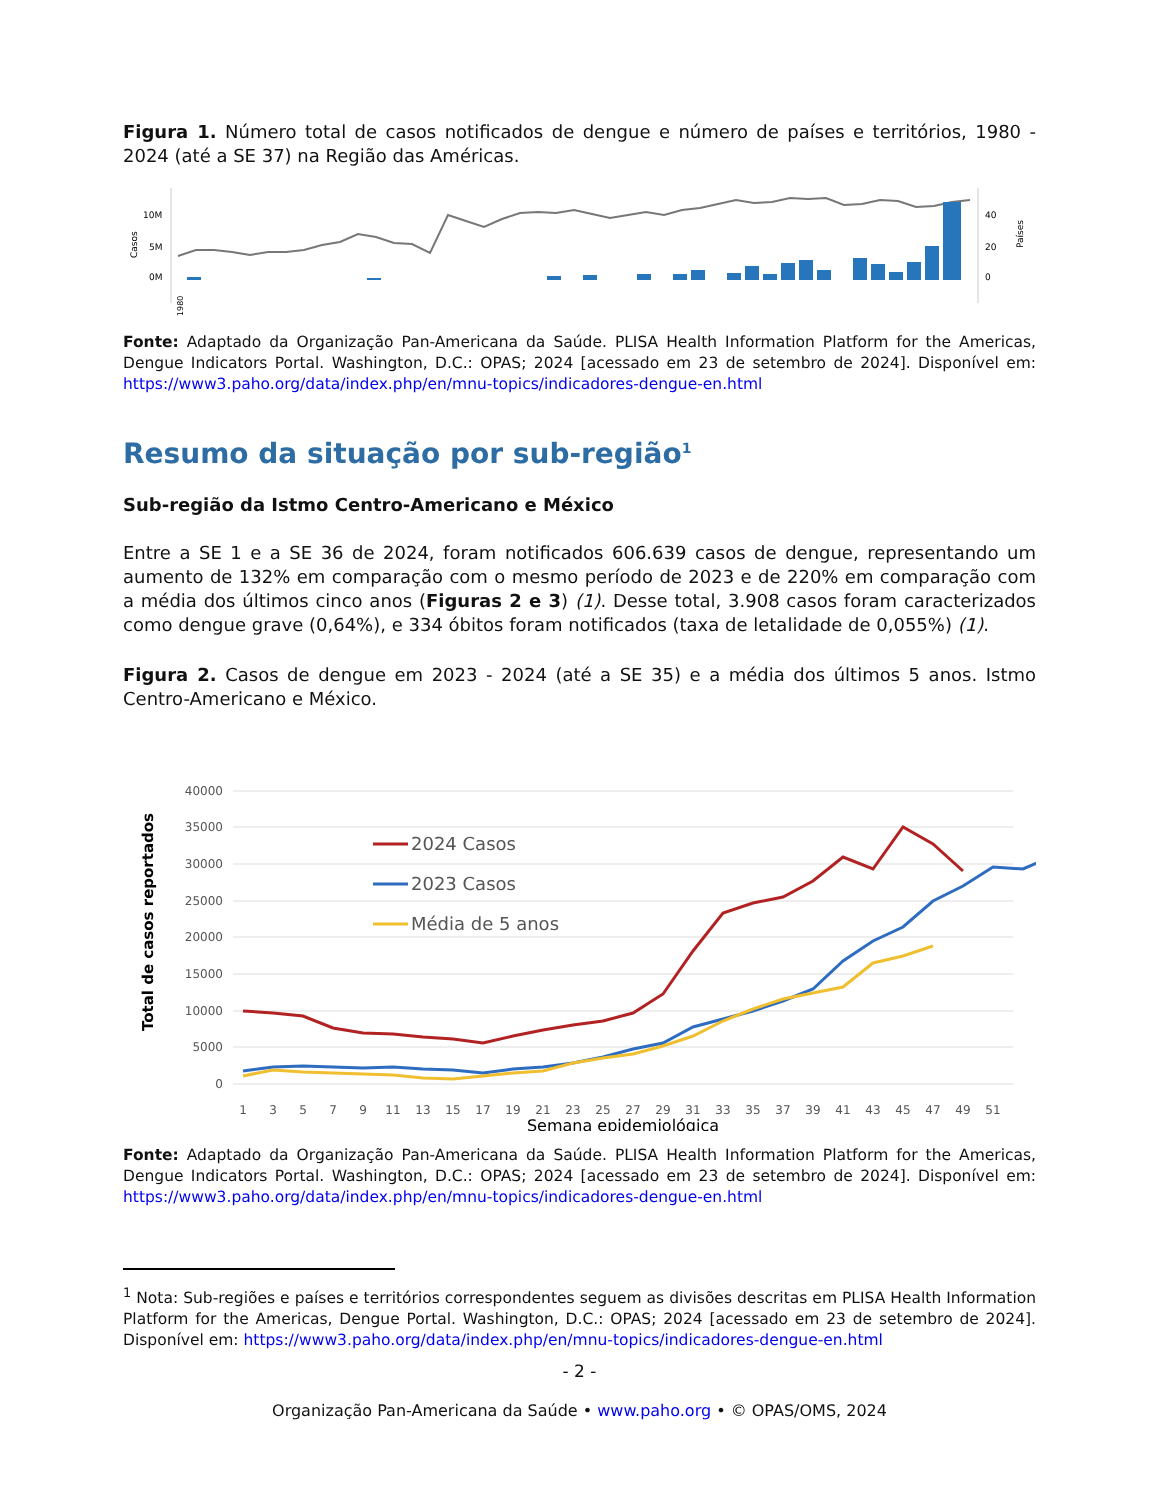Figura 1. Número total de casos notificados de dengue e número de países e territórios, 1980 - 2024 (até a SE 37) na Região das Américas.
Casos
10M
5M
0M
40
20
0
Países
1980
Fonte: Adaptado da Organização Pan-Americana da Saúde. PLISA Health Information Platform for the Americas, Dengue Indicators Portal. Washington, D.C.: OPAS; 2024 [acessado em 23 de setembro de 2024]. Disponível em: https://www3.paho.org/data/index.php/en/mnu-topics/indicadores-dengue-en.html
Resumo da situação por sub-região<sup>1</sup>
Sub-região da Istmo Centro-Americano e México
Entre a SE 1 e a SE 36 de 2024, foram notificados 606.639 casos de dengue, representando um aumento de 132% em comparação com o mesmo período de 2023 e de 220% em comparação com a média dos últimos cinco anos (Figuras 2 e 3) (1). Desse total, 3.908 casos foram caracterizados como dengue grave (0,64%), e 334 óbitos foram notificados (taxa de letalidade de 0,055%) (1).
Figura 2. Casos de dengue em 2023 - 2024 (até a SE 35) e a média dos últimos 5 anos. Istmo Centro-Americano e México.
40000
35000
30000
25000
20000
15000
10000
5000
0
Total de casos reportados
2024 Casos
2023 Casos
Média de 5 anos
1
3
5
7
9
11
13
15
17
19
21
23
25
27
29
31
33
35
37
39
41
43
45
47
49
51
Semana epidemiológica
Fonte: Adaptado da Organização Pan-Americana da Saúde. PLISA Health Information Platform for the Americas, Dengue Indicators Portal. Washington, D.C.: OPAS; 2024 [acessado em 23 de setembro de 2024]. Disponível em: https://www3.paho.org/data/index.php/en/mnu-topics/indicadores-dengue-en.html
<sup>1</sup> Nota: Sub-regiões e países e territórios correspondentes seguem as divisões descritas em PLISA Health Information Platform for the Americas, Dengue Portal. Washington, D.C.: OPAS; 2024 [acessado em 23 de setembro de 2024]. Disponível em: https://www3.paho.org/data/index.php/en/mnu-topics/indicadores-dengue-en.html
- 2 -
Organização Pan-Americana da Saúde • www.paho.org • © OPAS/OMS, 2024